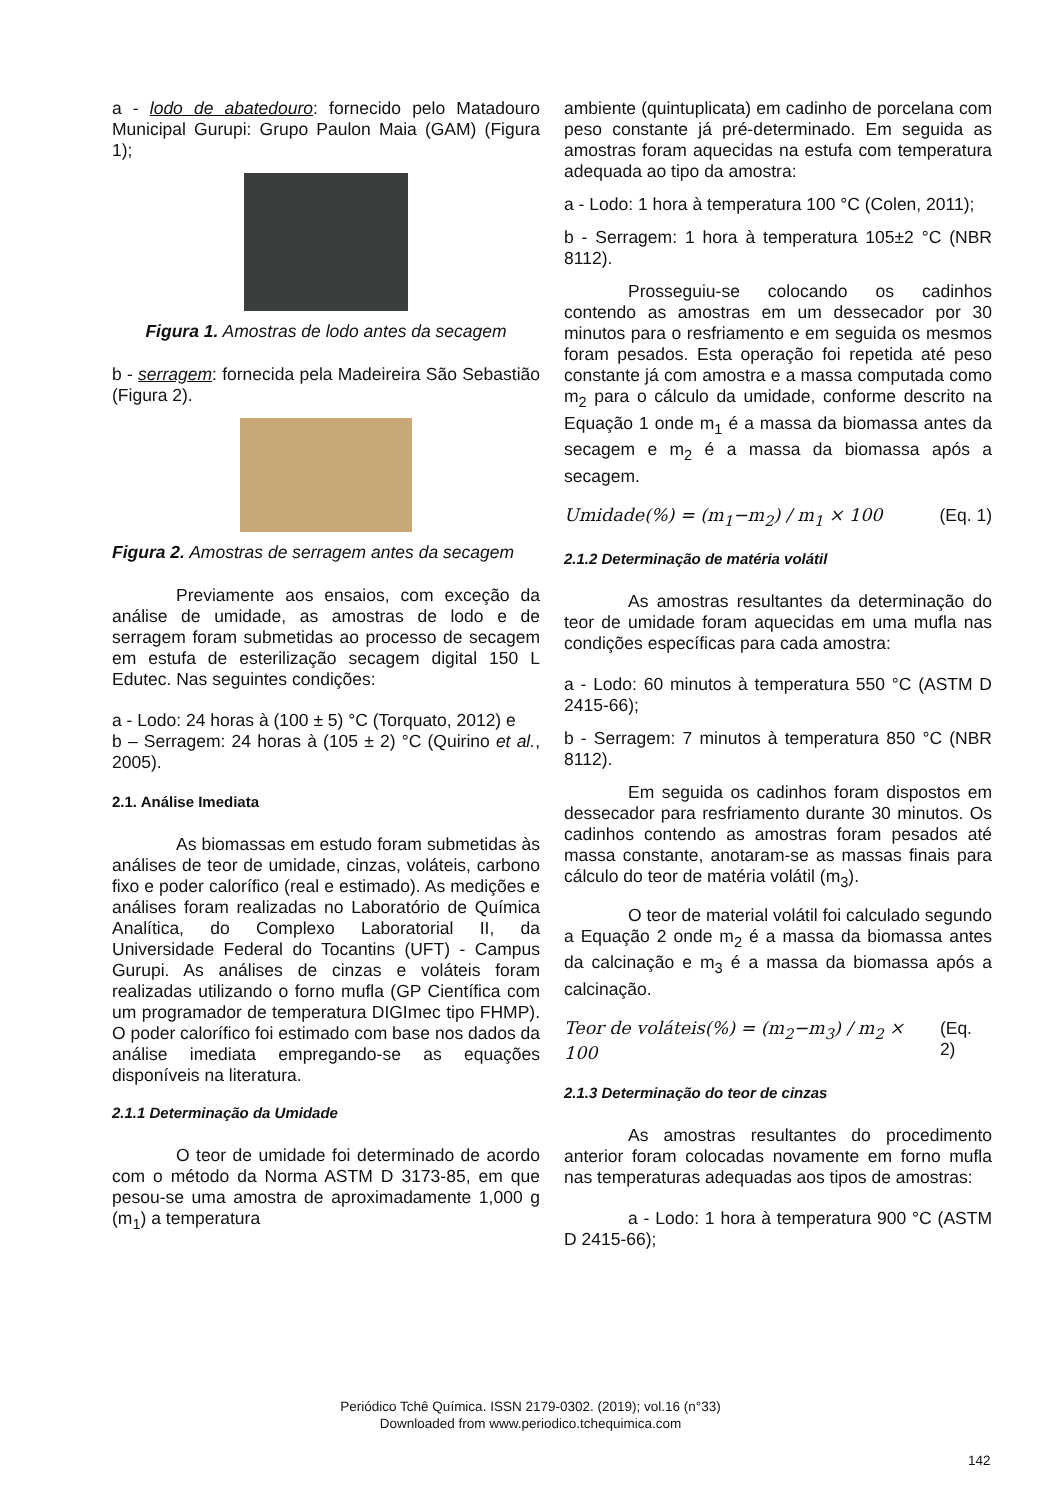a - lodo de abatedouro: fornecido pelo Matadouro Municipal Gurupi: Grupo Paulon Maia (GAM) (Figura 1);
Figura 1. Amostras de lodo antes da secagem
b - serragem: fornecida pela Madeireira São Sebastião (Figura 2).
Figura 2. Amostras de serragem antes da secagem
Previamente aos ensaios, com exceção da análise de umidade, as amostras de lodo e de serragem foram submetidas ao processo de secagem em estufa de esterilização secagem digital 150 L Edutec. Nas seguintes condições:
a - Lodo: 24 horas à (100 ± 5) °C (Torquato, 2012) e
b – Serragem: 24 horas à (105 ± 2) °C (Quirino et al., 2005).
2.1. Análise Imediata
As biomassas em estudo foram submetidas às análises de teor de umidade, cinzas, voláteis, carbono fixo e poder calorífico (real e estimado). As medições e análises foram realizadas no Laboratório de Química Analítica, do Complexo Laboratorial II, da Universidade Federal do Tocantins (UFT) - Campus Gurupi. As análises de cinzas e voláteis foram realizadas utilizando o forno mufla (GP Científica com um programador de temperatura DIGImec tipo FHMP). O poder calorífico foi estimado com base nos dados da análise imediata empregando-se as equações disponíveis na literatura.
2.1.1 Determinação da Umidade
O teor de umidade foi determinado de acordo com o método da Norma ASTM D 3173-85, em que pesou-se uma amostra de aproximadamente 1,000 g (m<sub>1</sub>) a temperatura
ambiente (quintuplicata) em cadinho de porcelana com peso constante já pré-determinado. Em seguida as amostras foram aquecidas na estufa com temperatura adequada ao tipo da amostra:
a - Lodo: 1 hora à temperatura 100 °C (Colen, 2011);
b - Serragem: 1 hora à temperatura 105±2 °C (NBR 8112).
Prosseguiu-se colocando os cadinhos contendo as amostras em um dessecador por 30 minutos para o resfriamento e em seguida os mesmos foram pesados. Esta operação foi repetida até peso constante já com amostra e a massa computada como m<sub>2</sub> para o cálculo da umidade, conforme descrito na Equação 1 onde m<sub>1</sub> é a massa da biomassa antes da secagem e m<sub>2</sub> é a massa da biomassa após a secagem.
Umidade(%) = (m<sub>1</sub>−m<sub>2</sub>) / m<sub>1</sub> × 100 (Eq. 1)
2.1.2 Determinação de matéria volátil
As amostras resultantes da determinação do teor de umidade foram aquecidas em uma mufla nas condições específicas para cada amostra:
a - Lodo: 60 minutos à temperatura 550 °C (ASTM D 2415-66);
b - Serragem: 7 minutos à temperatura 850 °C (NBR 8112).
Em seguida os cadinhos foram dispostos em dessecador para resfriamento durante 30 minutos. Os cadinhos contendo as amostras foram pesados até massa constante, anotaram-se as massas finais para cálculo do teor de matéria volátil (m<sub>3</sub>).
O teor de material volátil foi calculado segundo a Equação 2 onde m<sub>2</sub> é a massa da biomassa antes da calcinação e m<sub>3</sub> é a massa da biomassa após a calcinação.
Teor de voláteis(%) = (m<sub>2</sub>−m<sub>3</sub>) / m<sub>2</sub> × 100 (Eq. 2)
2.1.3 Determinação do teor de cinzas
As amostras resultantes do procedimento anterior foram colocadas novamente em forno mufla nas temperaturas adequadas aos tipos de amostras:
a - Lodo: 1 hora à temperatura 900 °C (ASTM D 2415-66);
Periódico Tchê Química. ISSN 2179-0302. (2019); vol.16 (n°33)
Downloaded from www.periodico.tchequimica.com
142